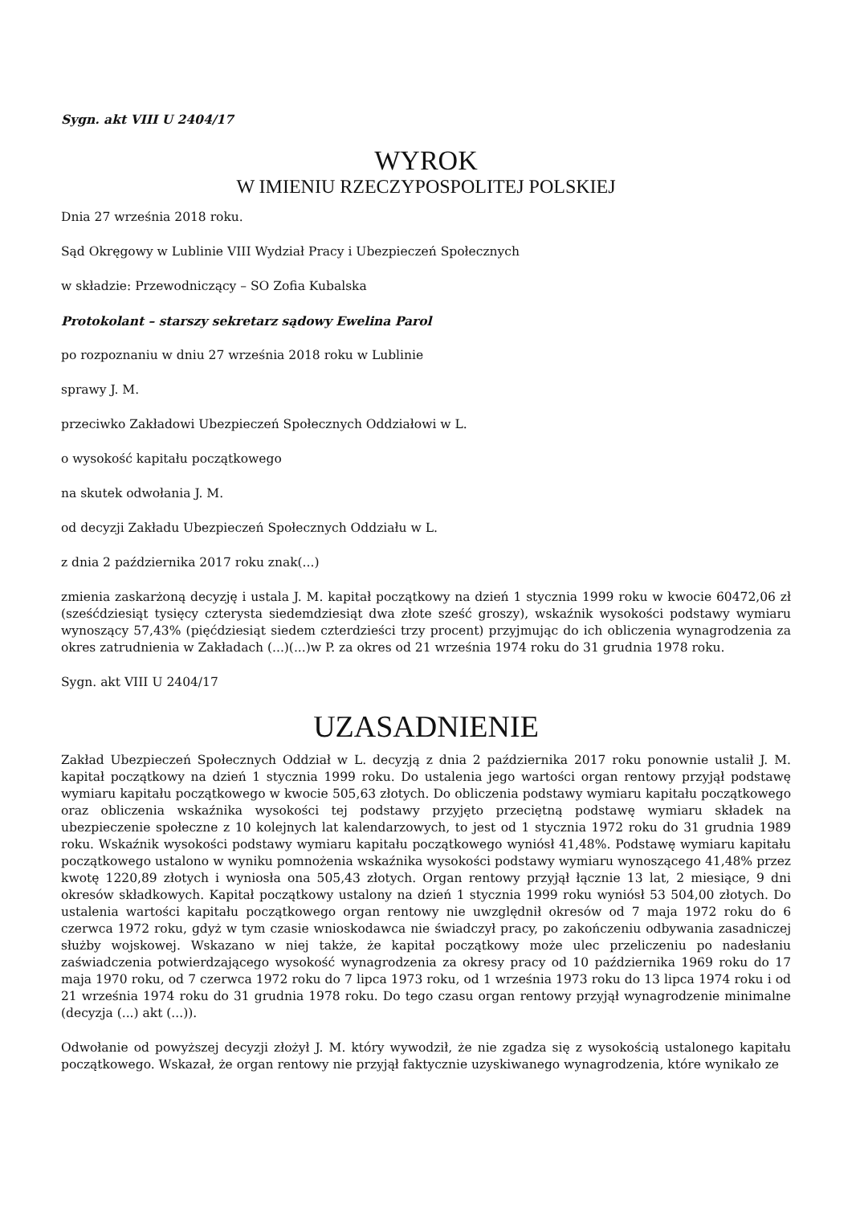Sygn. akt VIII U 2404/17
WYROK
W IMIENIU RZECZYPOSPOLITEJ POLSKIEJ
Dnia 27 września 2018 roku.
Sąd Okręgowy w Lublinie VIII Wydział Pracy i Ubezpieczeń Społecznych
w składzie: Przewodniczący – SO Zofia Kubalska
Protokolant – starszy sekretarz sądowy Ewelina Parol
po rozpoznaniu w dniu 27 września 2018 roku w Lublinie
sprawy J. M.
przeciwko Zakładowi Ubezpieczeń Społecznych Oddziałowi w L.
o wysokość kapitału początkowego
na skutek odwołania J. M.
od decyzji Zakładu Ubezpieczeń Społecznych Oddziału w L.
z dnia 2 października 2017 roku znak(...)
zmienia zaskarżoną decyzję i ustala J. M. kapitał początkowy na dzień 1 stycznia 1999 roku w kwocie 60472,06 zł (sześćdziesiąt tysięcy czterysta siedemdziesiąt dwa złote sześć groszy), wskaźnik wysokości podstawy wymiaru wynoszący 57,43% (pięćdziesiąt siedem czterdzieści trzy procent) przyjmując do ich obliczenia wynagrodzenia za okres zatrudnienia w Zakładach (...)(...)w P. za okres od 21 września 1974 roku do 31 grudnia 1978 roku.
Sygn. akt VIII U 2404/17
UZASADNIENIE
Zakład Ubezpieczeń Społecznych Oddział w L. decyzją z dnia 2 października 2017 roku ponownie ustalił J. M. kapitał początkowy na dzień 1 stycznia 1999 roku. Do ustalenia jego wartości organ rentowy przyjął podstawę wymiaru kapitału początkowego w kwocie 505,63 złotych. Do obliczenia podstawy wymiaru kapitału początkowego oraz obliczenia wskaźnika wysokości tej podstawy przyjęto przeciętną podstawę wymiaru składek na ubezpieczenie społeczne z 10 kolejnych lat kalendarzowych, to jest od 1 stycznia 1972 roku do 31 grudnia 1989 roku. Wskaźnik wysokości podstawy wymiaru kapitału początkowego wyniósł 41,48%. Podstawę wymiaru kapitału początkowego ustalono w wyniku pomnożenia wskaźnika wysokości podstawy wymiaru wynoszącego 41,48% przez kwotę 1220,89 złotych i wyniosła ona 505,43 złotych. Organ rentowy przyjął łącznie 13 lat, 2 miesiące, 9 dni okresów składkowych. Kapitał początkowy ustalony na dzień 1 stycznia 1999 roku wyniósł 53 504,00 złotych. Do ustalenia wartości kapitału początkowego organ rentowy nie uwzględnił okresów od 7 maja 1972 roku do 6 czerwca 1972 roku, gdyż w tym czasie wnioskodawca nie świadczył pracy, po zakończeniu odbywania zasadniczej służby wojskowej. Wskazano w niej także, że kapitał początkowy może ulec przeliczeniu po nadesłaniu zaświadczenia potwierdzającego wysokość wynagrodzenia za okresy pracy od 10 października 1969 roku do 17 maja 1970 roku, od 7 czerwca 1972 roku do 7 lipca 1973 roku, od 1 września 1973 roku do 13 lipca 1974 roku i od 21 września 1974 roku do 31 grudnia 1978 roku. Do tego czasu organ rentowy przyjął wynagrodzenie minimalne (decyzja (...) akt (...)).
Odwołanie od powyższej decyzji złożył J. M. który wywodził, że nie zgadza się z wysokością ustalonego kapitału początkowego. Wskazał, że organ rentowy nie przyjął faktycznie uzyskiwanego wynagrodzenia, które wynikało ze